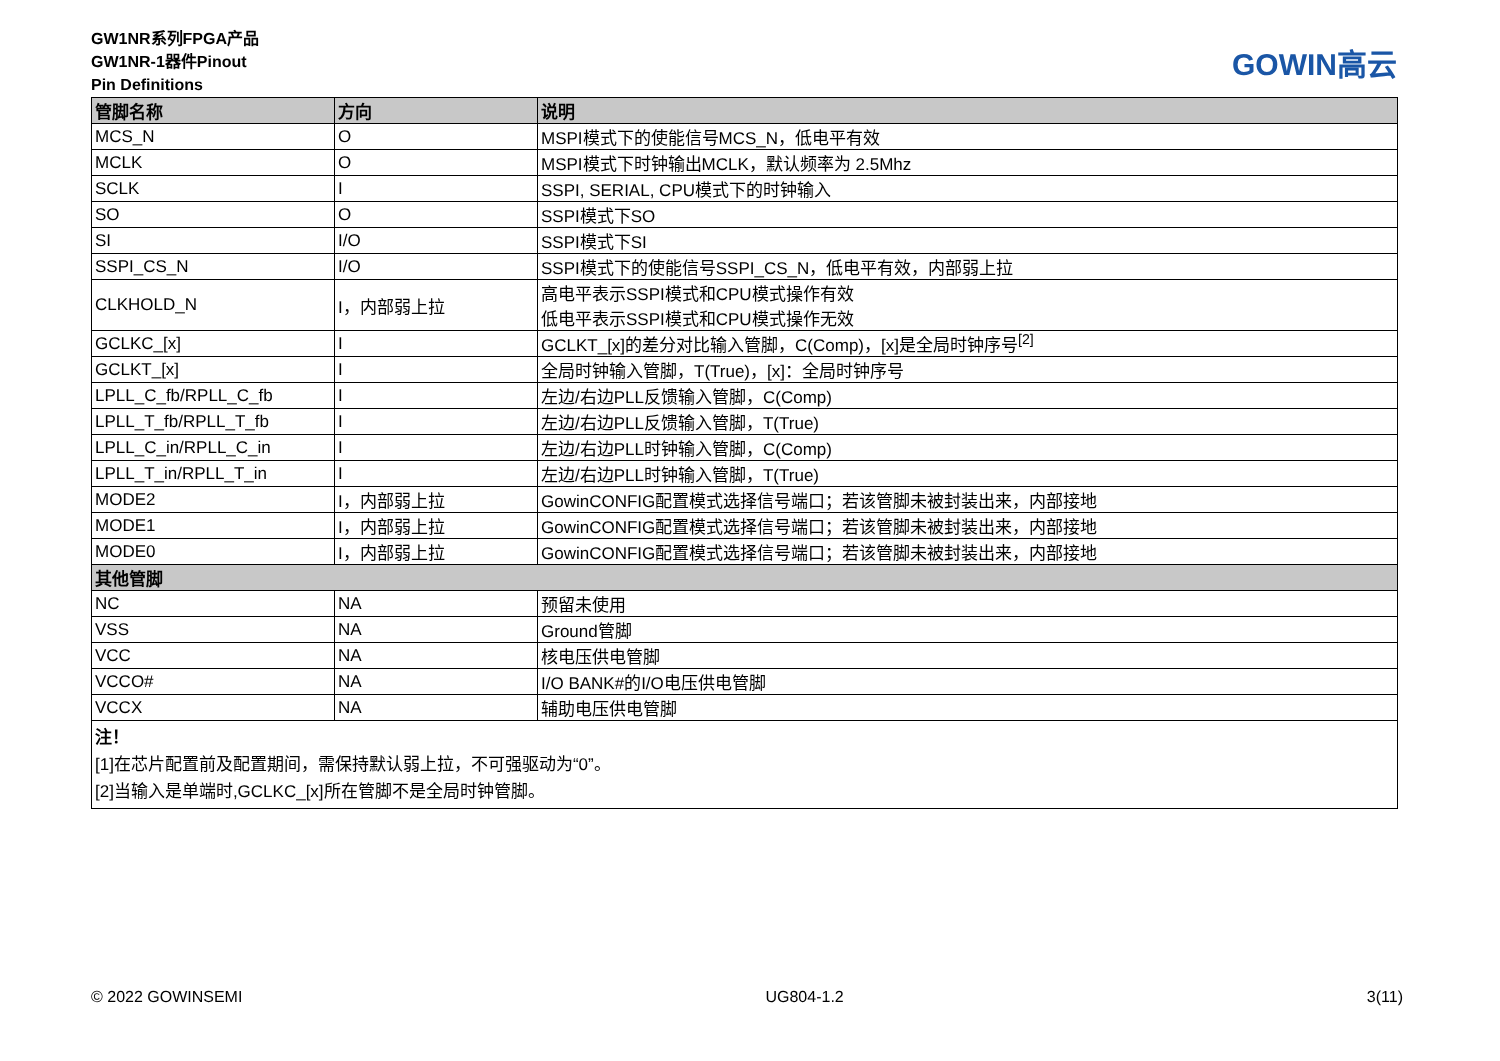GW1NR系列FPGA产品
GW1NR-1器件Pinout
Pin Definitions
GOWIN高云
| 管脚名称 | 方向 | 说明 |
| --- | --- | --- |
| MCS_N | O | MSPI模式下的使能信号MCS_N，低电平有效 |
| MCLK | O | MSPI模式下时钟输出MCLK，默认频率为 2.5Mhz |
| SCLK | I | SSPI, SERIAL, CPU模式下的时钟输入 |
| SO | O | SSPI模式下SO |
| SI | I/O | SSPI模式下SI |
| SSPI_CS_N | I/O | SSPI模式下的使能信号SSPI_CS_N，低电平有效，内部弱上拉 |
| CLKHOLD_N | I，内部弱上拉 | 高电平表示SSPI模式和CPU模式操作有效 低电平表示SSPI模式和CPU模式操作无效 |
| GCLKC_[x] | I | GCLKT_[x]的差分对比输入管脚，C(Comp)，[x]是全局时钟序号<sup>[2]</sup> |
| GCLKT_[x] | I | 全局时钟输入管脚，T(True)，[x]：全局时钟序号 |
| LPLL_C_fb/RPLL_C_fb | I | 左边/右边PLL反馈输入管脚，C(Comp) |
| LPLL_T_fb/RPLL_T_fb | I | 左边/右边PLL反馈输入管脚，T(True) |
| LPLL_C_in/RPLL_C_in | I | 左边/右边PLL时钟输入管脚，C(Comp) |
| LPLL_T_in/RPLL_T_in | I | 左边/右边PLL时钟输入管脚，T(True) |
| MODE2 | I，内部弱上拉 | GowinCONFIG配置模式选择信号端口；若该管脚未被封装出来，内部接地 |
| MODE1 | I，内部弱上拉 | GowinCONFIG配置模式选择信号端口；若该管脚未被封装出来，内部接地 |
| MODE0 | I，内部弱上拉 | GowinCONFIG配置模式选择信号端口；若该管脚未被封装出来，内部接地 |
| 其他管脚 | | |
| NC | NA | 预留未使用 |
| VSS | NA | Ground管脚 |
| VCC | NA | 核电压供电管脚 |
| VCCO# | NA | I/O BANK#的I/O电压供电管脚 |
| VCCX | NA | 辅助电压供电管脚 |
| 注！ [1]在芯片配置前及配置期间，需保持默认弱上拉，不可强驱动为“0”。 [2]当输入是单端时,GCLKC_[x]所在管脚不是全局时钟管脚。 | | |
© 2022 GOWINSEMI UG804-1.2 3(11)